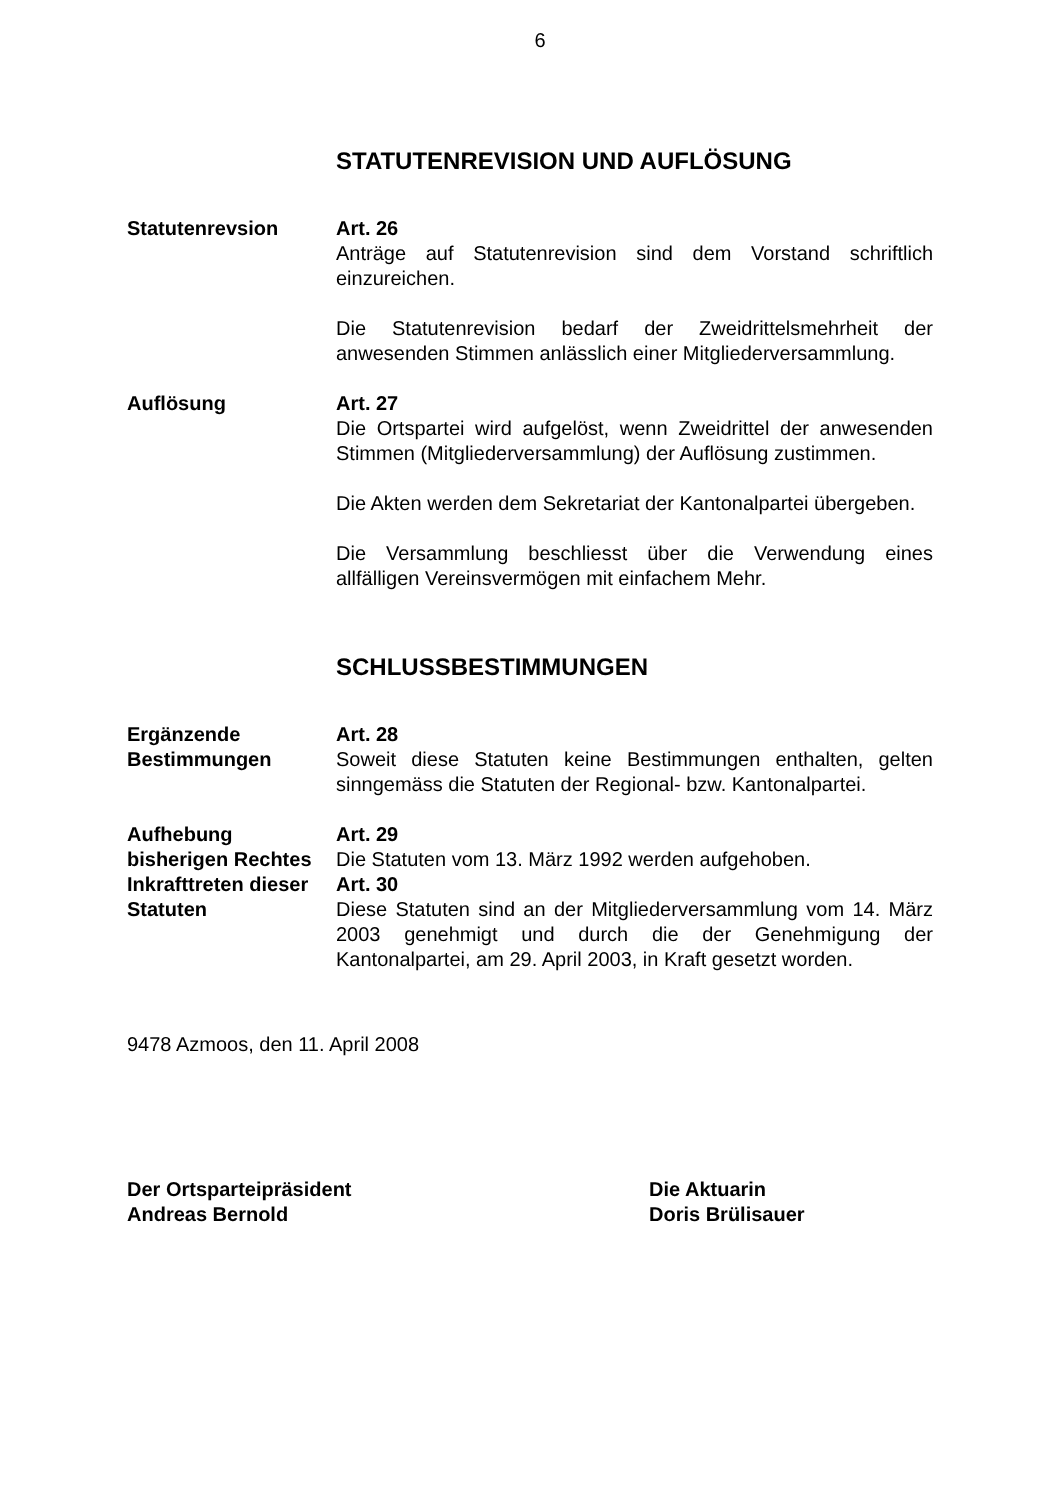6
STATUTENREVISION UND AUFLÖSUNG
Statutenrevsion Art. 26
Anträge auf Statutenrevision sind dem Vorstand schriftlich einzureichen.
Die Statutenrevision bedarf der Zweidrittelsmehrheit der anwesenden Stimmen anlässlich einer Mitgliederversammlung.
Auflösung Art. 27
Die Ortspartei wird aufgelöst, wenn Zweidrittel der anwesenden Stimmen (Mitgliederversammlung) der Auflösung zustimmen.
Die Akten werden dem Sekretariat der Kantonalpartei übergeben.
Die Versammlung beschliesst über die Verwendung eines allfälligen Vereinsvermögen mit einfachem Mehr.
SCHLUSSBESTIMMUNGEN
Ergänzende Bestimmungen
Art. 28
Soweit diese Statuten keine Bestimmungen enthalten, gelten sinngemäss die Statuten der Regional- bzw. Kantonalpartei.
Aufhebung bisherigen Rechtes
Art. 29
Die Statuten vom 13. März 1992 werden aufgehoben.
Inkrafttreten dieser Statuten
Art. 30
Diese Statuten sind an der Mitgliederversammlung vom 14. März 2003 genehmigt und durch die der Genehmigung der Kantonalpartei, am 29. April 2003, in Kraft gesetzt worden.
9478 Azmoos, den 11. April 2008
Der Ortsparteipräsident
Andreas Bernold
Die Aktuarin
Doris Brülisauer